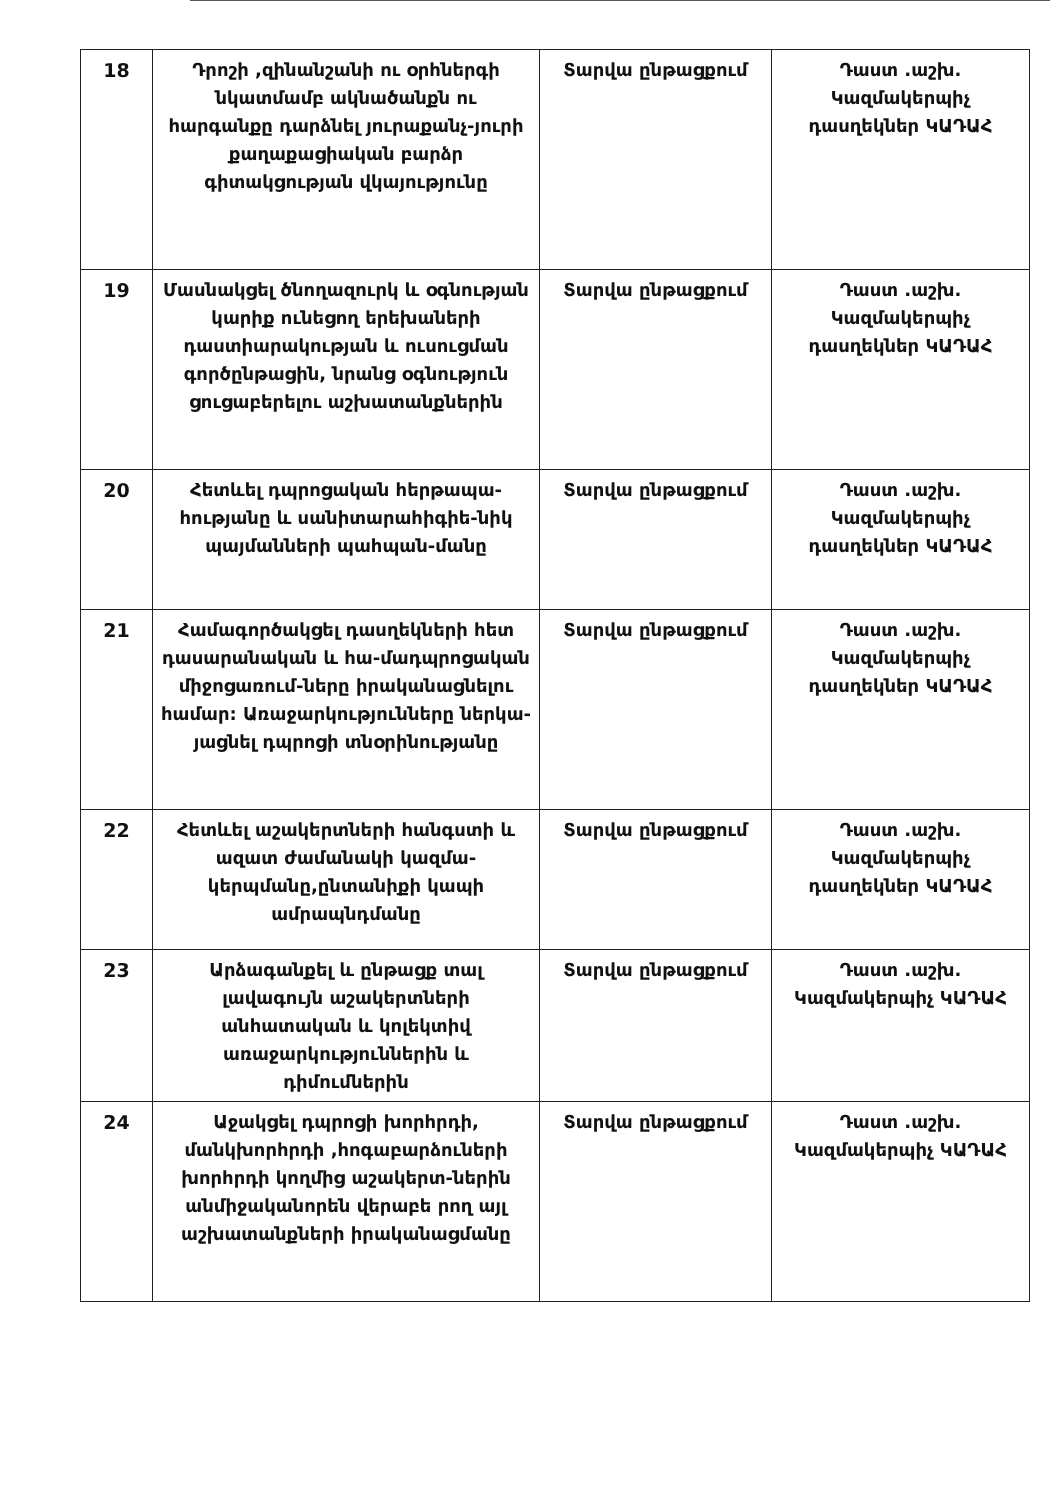| 18 | Դրոշի ,զինանշանի ու օրհներգի նկատմամբ ակնածանքն ու հարգանքը դարձնել յուրաքանչ-յուրի քաղաքացիական բարձր գիտակցության վկայությունը | Տարվա ընթացքում | Դաստ .աշխ. Կազմակերպիչ դասղեկներ ԿԱԴԱՀ |
| 19 | Մասնակցել ծնողազուրկ և օգնության կարիք ունեցող երեխաների դաստիարակության և ուսուցման գործընթացին, նրանց օգնություն ցուցաբերելու աշխատանքներին | Տարվա ընթացքում | Դաստ .աշխ. Կազմակերպիչ դասղեկներ ԿԱԴԱՀ |
| 20 | Հետևել դպրոցական հերթապա-հությանը և սանիտարահիգիե-նիկ պայմանների պահպան-մանը | Տարվա ընթացքում | Դաստ .աշխ. Կազմակերպիչ դասղեկներ ԿԱԴԱՀ |
| 21 | Համագործակցել դասղեկների հետ դասարանական և հա-մադպրոցական միջոցառում-ները իրականացնելու համար: Առաջարկությունները ներկա-յացնել դպրոցի տնօրինությանը | Տարվա ընթացքում | Դաստ .աշխ. Կազմակերպիչ դասղեկներ ԿԱԴԱՀ |
| 22 | Հետևել աշակերտների հանգստի և ազատ ժամանակի կազմա-կերպմանը,ընտանիքի կապի ամրապնդմանը | Տարվա ընթացքում | Դաստ .աշխ. Կազմակերպիչ դասղեկներ ԿԱԴԱՀ |
| 23 | Արձագանքել և ընթացք տալ լավագույն աշակերտների անհատական և կոլեկտիվ առաջարկություններին և դիմումներին | Տարվա ընթացքում | Դաստ .աշխ. Կազմակերպիչ ԿԱԴԱՀ |
| 24 | Աջակցել դպրոցի խորհրդի, մանկխորհրդի ,հոգաբարձուների խորհրդի կողմից աշակերտ-ներին անմիջականորեն վերաբե րող այլ աշխատանքների իրականացմանը | Տարվա ընթացքում | Դաստ .աշխ. Կազմակերպիչ ԿԱԴԱՀ |